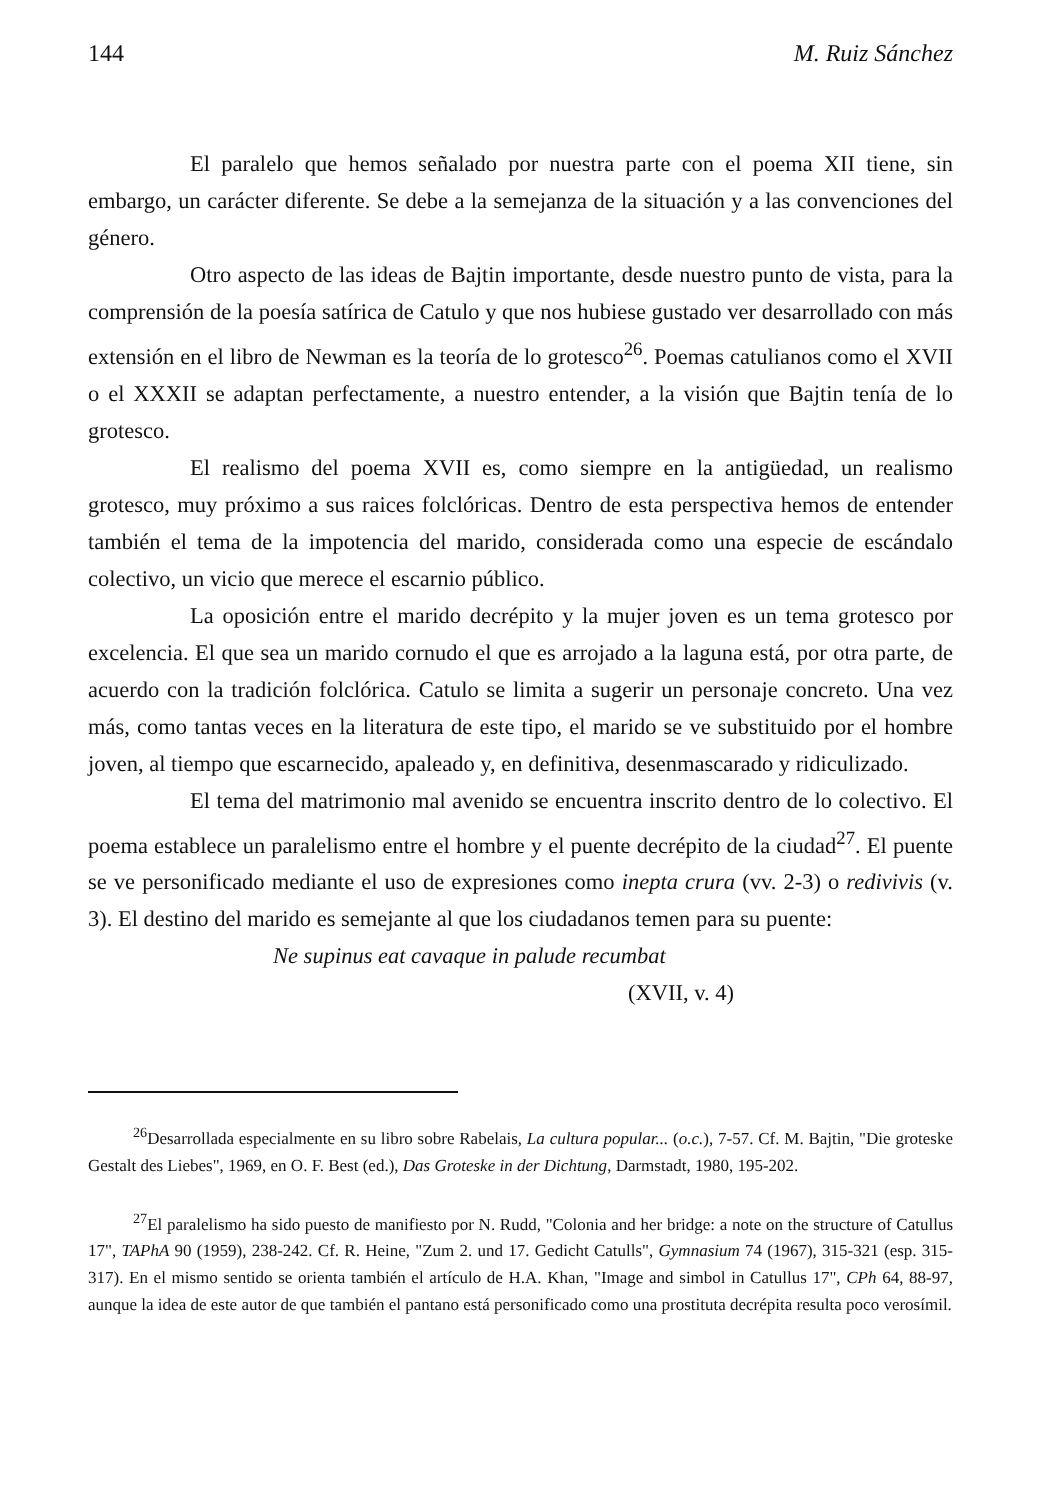144 M. Ruiz Sánchez
El paralelo que hemos señalado por nuestra parte con el poema XII tiene, sin embargo, un carácter diferente. Se debe a la semejanza de la situación y a las convenciones del género.
Otro aspecto de las ideas de Bajtin importante, desde nuestro punto de vista, para la comprensión de la poesía satírica de Catulo y que nos hubiese gustado ver desarrollado con más extensión en el libro de Newman es la teoría de lo grotesco<sup>26</sup>. Poemas catulianos como el XVII o el XXXII se adaptan perfectamente, a nuestro entender, a la visión que Bajtin tenía de lo grotesco.
El realismo del poema XVII es, como siempre en la antigüedad, un realismo grotesco, muy próximo a sus raices folclóricas. Dentro de esta perspectiva hemos de entender también el tema de la impotencia del marido, considerada como una especie de escándalo colectivo, un vicio que merece el escarnio público.
La oposición entre el marido decrépito y la mujer joven es un tema grotesco por excelencia. El que sea un marido cornudo el que es arrojado a la laguna está, por otra parte, de acuerdo con la tradición folclórica. Catulo se limita a sugerir un personaje concreto. Una vez más, como tantas veces en la literatura de este tipo, el marido se ve substituido por el hombre joven, al tiempo que escarnecido, apaleado y, en definitiva, desenmascarado y ridiculizado.
El tema del matrimonio mal avenido se encuentra inscrito dentro de lo colectivo. El poema establece un paralelismo entre el hombre y el puente decrépito de la ciudad<sup>27</sup>. El puente se ve personificado mediante el uso de expresiones como inepta crura (vv. 2-3) o redivivis (v. 3). El destino del marido es semejante al que los ciudadanos temen para su puente:
Ne supinus eat cavaque in palude recumbat
(XVII, v. 4)
<sup>26</sup> Desarrollada especialmente en su libro sobre Rabelais, La cultura popular... (o.c.), 7-57. Cf. M. Bajtin, "Die groteske Gestalt des Liebes", 1969, en O. F. Best (ed.), Das Groteske in der Dichtung, Darmstadt, 1980, 195-202.
<sup>27</sup> El paralelismo ha sido puesto de manifiesto por N. Rudd, "Colonia and her bridge: a note on the structure of Catullus 17", TAPhA 90 (1959), 238-242. Cf. R. Heine, "Zum 2. und 17. Gedicht Catulls", Gymnasium 74 (1967), 315-321 (esp. 315-317). En el mismo sentido se orienta también el artículo de H.A. Khan, "Image and simbol in Catullus 17", CPh 64, 88-97, aunque la idea de este autor de que también el pantano está personificado como una prostituta decrépita resulta poco verosímil.